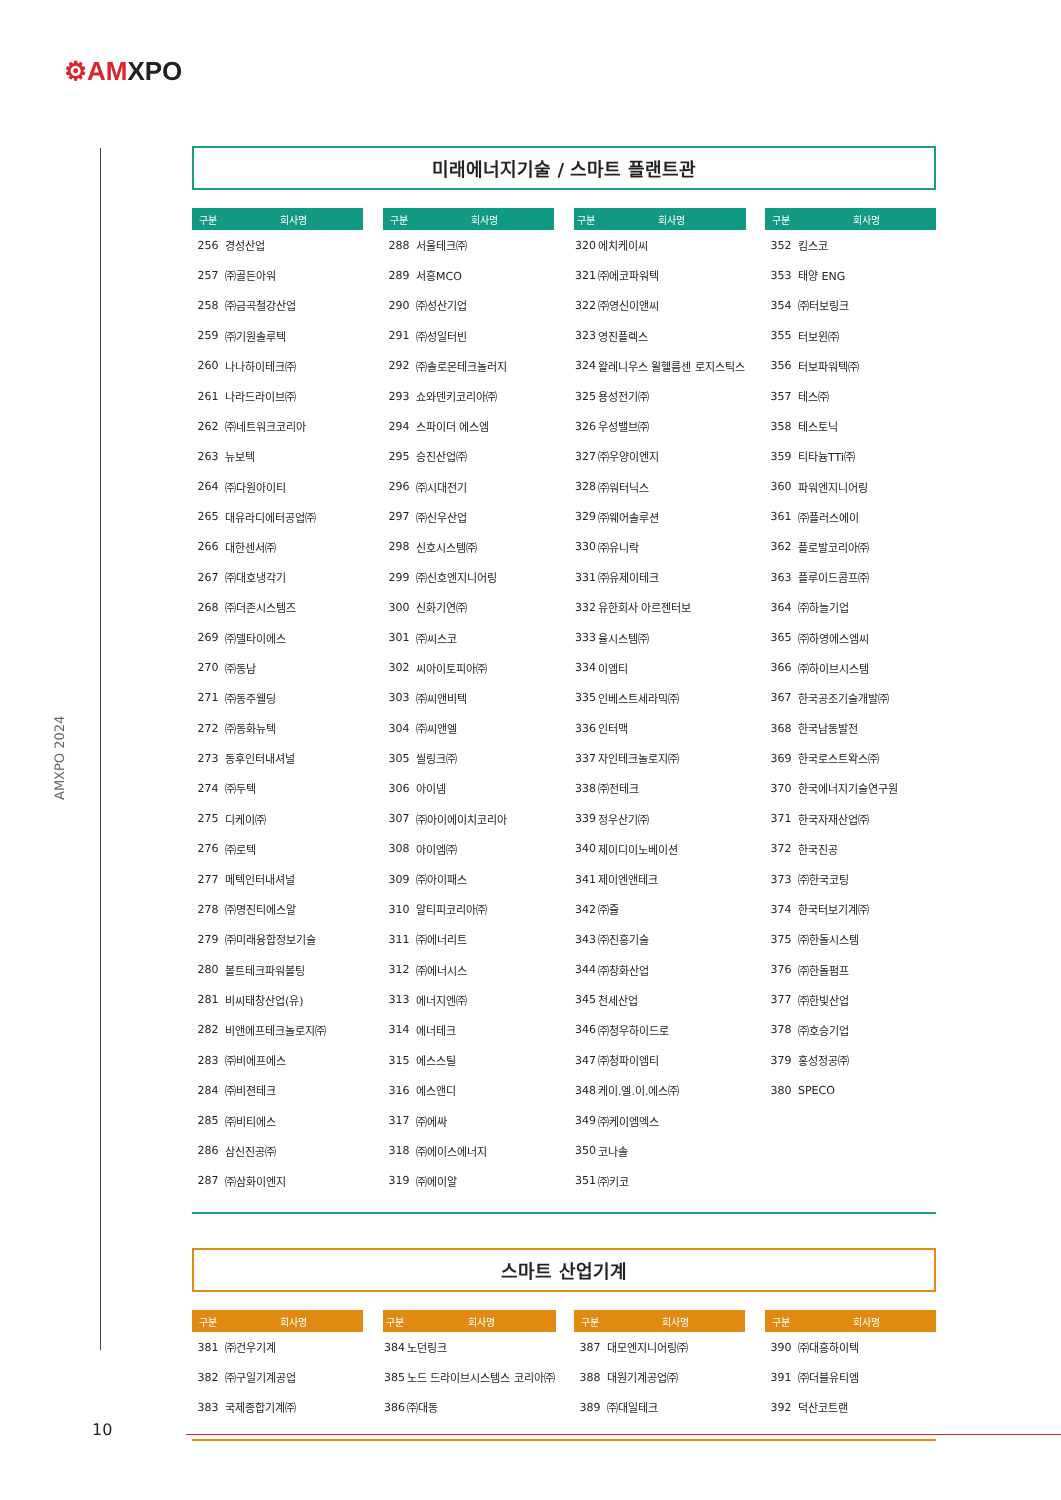⚙AMXPO
AMXPO 2024
미래에너지기술 / 스마트 플랜트관
| 구분 | 회사명 |
| --- | --- |
| 256 | 경성산업 |
| 257 | ㈜골든아워 |
| 258 | ㈜금곡철강산업 |
| 259 | ㈜기원솔루텍 |
| 260 | 나나하이테크㈜ |
| 261 | 나라드라이브㈜ |
| 262 | ㈜네트워크코리아 |
| 263 | 뉴보텍 |
| 264 | ㈜다원아이티 |
| 265 | 대유라디에터공업㈜ |
| 266 | 대한센서㈜ |
| 267 | ㈜대호냉각기 |
| 268 | ㈜더존시스템즈 |
| 269 | ㈜델타이에스 |
| 270 | ㈜동남 |
| 271 | ㈜동주웰딩 |
| 272 | ㈜동화뉴텍 |
| 273 | 동후인터내셔널 |
| 274 | ㈜두텍 |
| 275 | 디케이㈜ |
| 276 | ㈜로텍 |
| 277 | 메텍인터내셔널 |
| 278 | ㈜명진티에스알 |
| 279 | ㈜미래융합정보기술 |
| 280 | 볼트테크파워볼팅 |
| 281 | 비씨태창산업(유) |
| 282 | 비앤에프테크놀로지㈜ |
| 283 | ㈜비에프에스 |
| 284 | ㈜비젼테크 |
| 285 | ㈜비티에스 |
| 286 | 삼신진공㈜ |
| 287 | ㈜삼화이엔지 |
| 구분 | 회사명 |
| --- | --- |
| 288 | 서울테크㈜ |
| 289 | 서흥MCO |
| 290 | ㈜성산기업 |
| 291 | ㈜성일터빈 |
| 292 | ㈜솔로몬테크놀러지 |
| 293 | 쇼와덴키코리아㈜ |
| 294 | 스파이더 에스엠 |
| 295 | 승진산업㈜ |
| 296 | ㈜시대전기 |
| 297 | ㈜신우산업 |
| 298 | 신호시스템㈜ |
| 299 | ㈜신호엔지니어링 |
| 300 | 신화기연㈜ |
| 301 | ㈜씨스코 |
| 302 | 씨아이토피아㈜ |
| 303 | ㈜씨앤비텍 |
| 304 | ㈜씨앤엘 |
| 305 | 씰링크㈜ |
| 306 | 아이넴 |
| 307 | ㈜아이에이치코리아 |
| 308 | 아이엠㈜ |
| 309 | ㈜아이패스 |
| 310 | 알티피코리아㈜ |
| 311 | ㈜에너리트 |
| 312 | ㈜에너시스 |
| 313 | 에너지엔㈜ |
| 314 | 에너테크 |
| 315 | 에스스틸 |
| 316 | 에스앤디 |
| 317 | ㈜에싸 |
| 318 | ㈜에이스에너지 |
| 319 | ㈜에이알 |
| 구분 | 회사명 |
| --- | --- |
| 320 | 에치케이씨 |
| 321 | ㈜에코파워텍 |
| 322 | ㈜영신이앤씨 |
| 323 | 영진플렉스 |
| 324 | 왈레니우스 윌헬름센 로지스틱스 |
| 325 | 용성전기㈜ |
| 326 | 우성밸브㈜ |
| 327 | ㈜우양이엔지 |
| 328 | ㈜워터닉스 |
| 329 | ㈜웨어솔루션 |
| 330 | ㈜유니락 |
| 331 | ㈜유제이테크 |
| 332 | 유한회사 아르젠터보 |
| 333 | 율시스템㈜ |
| 334 | 이엠티 |
| 335 | 인베스트세라믹㈜ |
| 336 | 인터맥 |
| 337 | 자인테크놀로지㈜ |
| 338 | ㈜전테크 |
| 339 | 정우산기㈜ |
| 340 | 제이디이노베이션 |
| 341 | 제이엔앤테크 |
| 342 | ㈜쥴 |
| 343 | ㈜진흥기술 |
| 344 | ㈜창화산업 |
| 345 | 천세산업 |
| 346 | ㈜청우하이드로 |
| 347 | ㈜청파이엠티 |
| 348 | 케이.엘.이.에스㈜ |
| 349 | ㈜케이엠엑스 |
| 350 | 코나솔 |
| 351 | ㈜키코 |
| 구분 | 회사명 |
| --- | --- |
| 352 | 킴스코 |
| 353 | 태양 ENG |
| 354 | ㈜터보링크 |
| 355 | 터보윈㈜ |
| 356 | 터보파워텍㈜ |
| 357 | 테스㈜ |
| 358 | 테스토닉 |
| 359 | 티타늄TTi㈜ |
| 360 | 파워엔지니어링 |
| 361 | ㈜플러스에이 |
| 362 | 플로발코리아㈜ |
| 363 | 플루이드콤프㈜ |
| 364 | ㈜하늘기업 |
| 365 | ㈜하영에스엠씨 |
| 366 | ㈜하이브시스템 |
| 367 | 한국공조기술개발㈜ |
| 368 | 한국남동발전 |
| 369 | 한국로스트왁스㈜ |
| 370 | 한국에너지기술연구원 |
| 371 | 한국자재산업㈜ |
| 372 | 한국진공 |
| 373 | ㈜한국코팅 |
| 374 | 한국터보기계㈜ |
| 375 | ㈜한돌시스템 |
| 376 | ㈜한돌펌프 |
| 377 | ㈜한빛산업 |
| 378 | ㈜호승기업 |
| 379 | 홍성정공㈜ |
| 380 | SPECO |
스마트 산업기계
| 구분 | 회사명 |
| --- | --- |
| 381 | ㈜건우기계 |
| 382 | ㈜구일기계공업 |
| 383 | 국제종합기계㈜ |
| 구분 | 회사명 |
| --- | --- |
| 384 | 노던링크 |
| 385 | 노드 드라이브시스템스 코리아㈜ |
| 386 | ㈜대동 |
| 구분 | 회사명 |
| --- | --- |
| 387 | 대모엔지니어링㈜ |
| 388 | 대원기계공업㈜ |
| 389 | ㈜대일테크 |
| 구분 | 회사명 |
| --- | --- |
| 390 | ㈜대흥하이텍 |
| 391 | ㈜더블유티엠 |
| 392 | 덕산코트랜 |
10